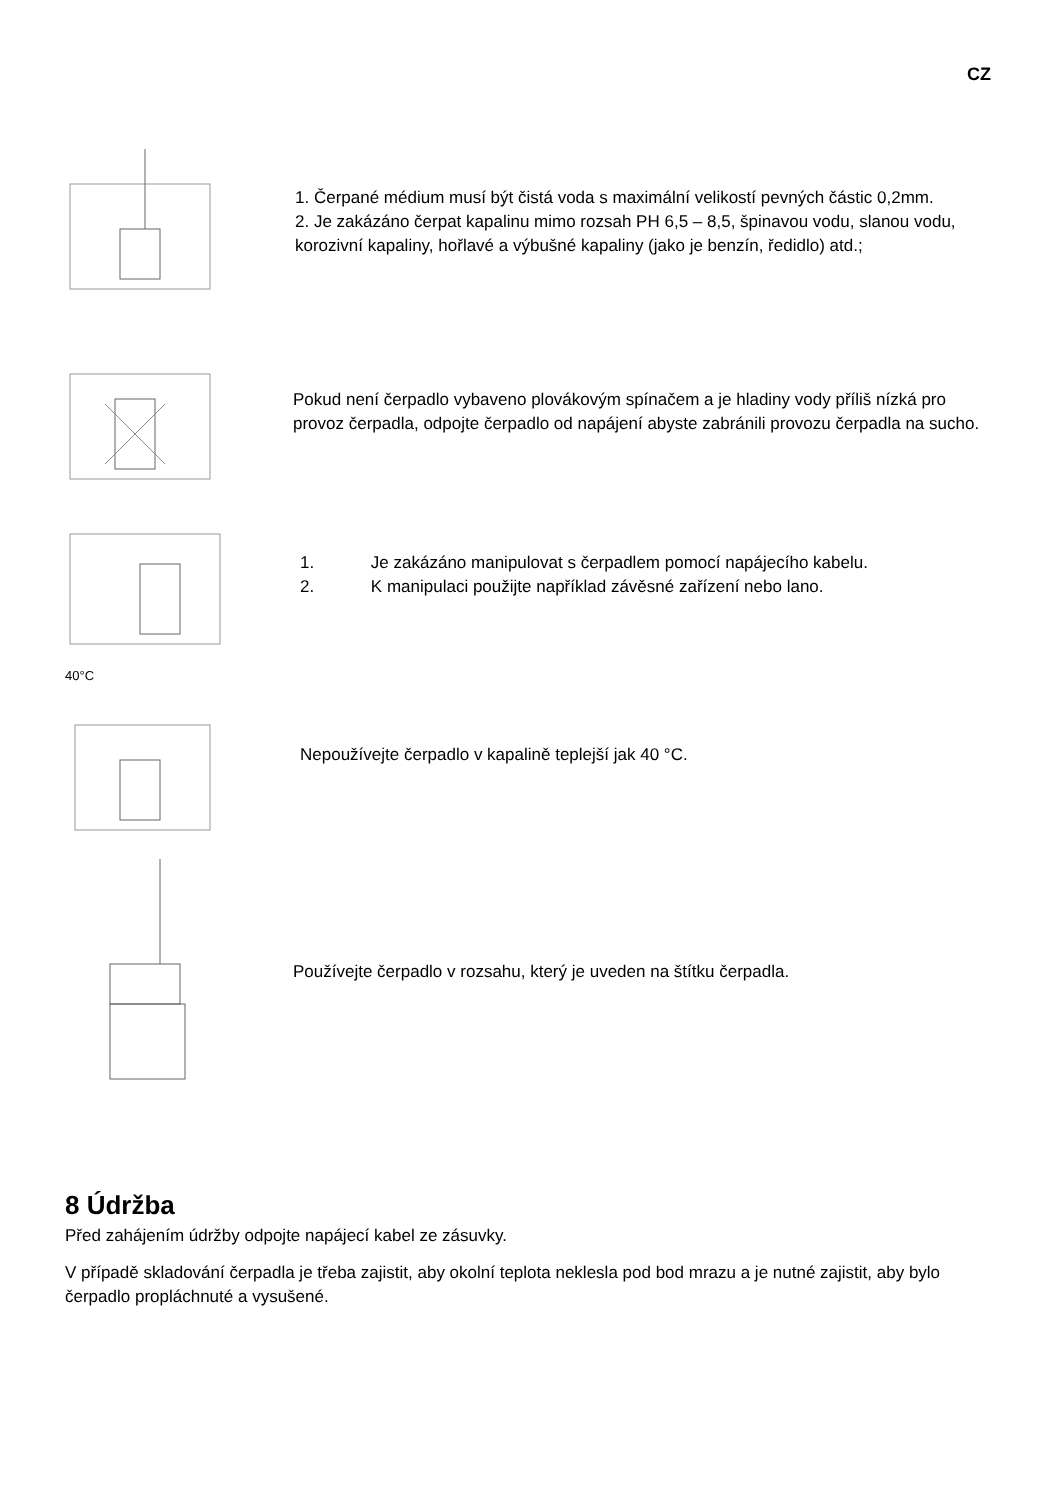CZ
1. Čerpané médium musí být čistá voda s maximální velikostí pevných částic 0,2mm.
2. Je zakázáno čerpat kapalinu mimo rozsah PH 6,5 – 8,5, špinavou vodu, slanou vodu, korozivní kapaliny, hořlavé a výbušné kapaliny (jako je benzín, ředidlo) atd.;
Pokud není čerpadlo vybaveno plovákovým spínačem a je hladiny vody příliš nízká pro provoz čerpadla, odpojte čerpadlo od napájení abyste zabránili provozu čerpadla na sucho.
1. Je zakázáno manipulovat s čerpadlem pomocí napájecího kabelu.
2. K manipulaci použijte například závěsné zařízení nebo lano.
40°C
Nepoužívejte čerpadlo v kapalině teplejší jak 40 °C.
Používejte čerpadlo v rozsahu, který je uveden na štítku čerpadla.
8 Údržba
Před zahájením údržby odpojte napájecí kabel ze zásuvky.
V případě skladování čerpadla je třeba zajistit, aby okolní teplota neklesla pod bod mrazu a je nutné zajistit, aby bylo čerpadlo propláchnuté a vysušené.